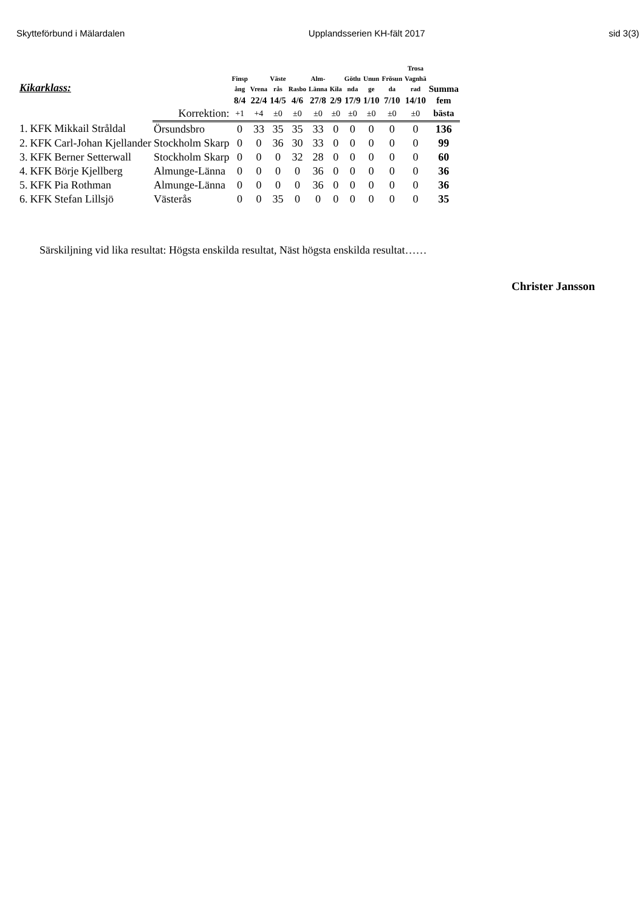Skytteförbund i Mälardalen Upplandsserien KH-fält 2017 sid 3(3)
| Kikarklass: | | | | Finsp ång | Vrena | Väste rås | Rasbo | Alm- Länna | Kila | Götlu nda | Unun ge | Frösun da | Trosa Vagnhä rad | Summa |
| --- | --- | --- | --- | --- | --- | --- | --- | --- | --- | --- | --- | --- | --- | --- |
| | | | | 8/4 | 22/4 | 14/5 | 4/6 | 27/8 | 2/9 | 17/9 | 1/10 | 7/10 | 14/10 | fem |
| | | | Korrektion: | +1 | +4 | ±0 | ±0 | ±0 | ±0 | ±0 | ±0 | ±0 | ±0 | bästa |
| 1. | KFK | Mikkail Stråldal | Örsundsbro | 0 | 33 | 35 | 35 | 33 | 0 | 0 | 0 | 0 | 0 | 136 |
| 2. | KFK | Carl-Johan Kjellander | Stockholm Skarp | 0 | 0 | 36 | 30 | 33 | 0 | 0 | 0 | 0 | 0 | 99 |
| 3. | KFK | Berner Setterwall | Stockholm Skarp | 0 | 0 | 0 | 32 | 28 | 0 | 0 | 0 | 0 | 0 | 60 |
| 4. | KFK | Börje Kjellberg | Almunge-Länna | 0 | 0 | 0 | 0 | 36 | 0 | 0 | 0 | 0 | 0 | 36 |
| 5. | KFK | Pia Rothman | Almunge-Länna | 0 | 0 | 0 | 0 | 36 | 0 | 0 | 0 | 0 | 0 | 36 |
| 6. | KFK | Stefan Lillsjö | Västerås | 0 | 0 | 35 | 0 | 0 | 0 | 0 | 0 | 0 | 0 | 35 |
Särskiljning vid lika resultat: Högsta enskilda resultat, Näst högsta enskilda resultat……
Christer Jansson